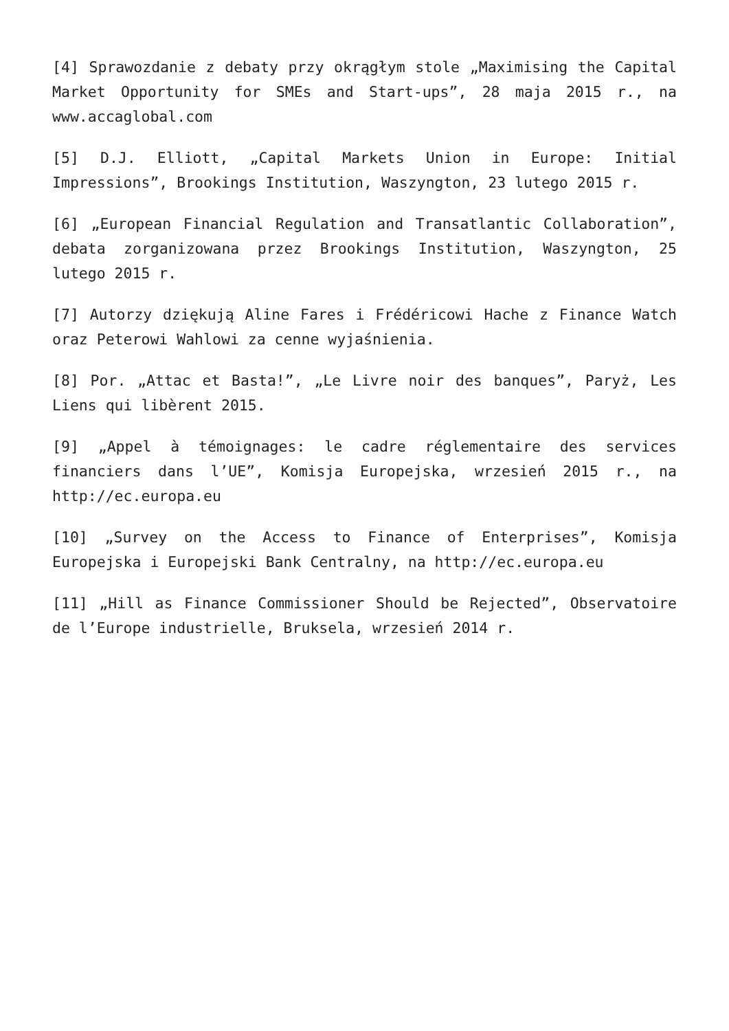[4] Sprawozdanie z debaty przy okrągłym stole „Maximising the Capital Market Opportunity for SMEs and Start-ups”, 28 maja 2015 r., na www.accaglobal.com
[5] D.J. Elliott, „Capital Markets Union in Europe: Initial Impressions”, Brookings Institution, Waszyngton, 23 lutego 2015 r.
[6] „European Financial Regulation and Transatlantic Collaboration”, debata zorganizowana przez Brookings Institution, Waszyngton, 25 lutego 2015 r.
[7] Autorzy dziękują Aline Fares i Frédéricowi Hache z Finance Watch oraz Peterowi Wahlowi za cenne wyjaśnienia.
[8] Por. „Attac et Basta!”, „Le Livre noir des banques”, Paryż, Les Liens qui libèrent 2015.
[9] „Appel à témoignages: le cadre réglementaire des services financiers dans l’UE”, Komisja Europejska, wrzesień 2015 r., na http://ec.europa.eu
[10] „Survey on the Access to Finance of Enterprises”, Komisja Europejska i Europejski Bank Centralny, na http://ec.europa.eu
[11] „Hill as Finance Commissioner Should be Rejected”, Observatoire de l’Europe industrielle, Bruksela, wrzesień 2014 r.